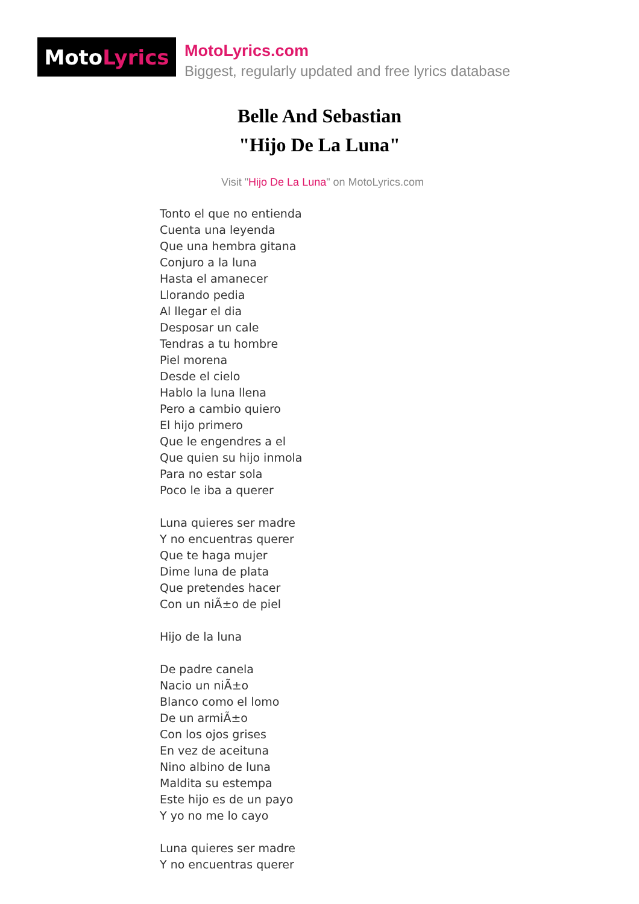Moto Lyrics
MotoLyrics.com
Biggest, regularly updated and free lyrics database
Belle And Sebastian
"Hijo De La Luna"
Visit "Hijo De La Luna" on MotoLyrics.com
Tonto el que no entienda Cuenta una leyenda Que una hembra gitana Conjuro a la luna Hasta el amanecer Llorando pedia Al llegar el dia Desposar un cale Tendras a tu hombre Piel morena Desde el cielo Hablo la luna llena Pero a cambio quiero El hijo primero Que le engendres a el Que quien su hijo inmola Para no estar sola Poco le iba a querer Luna quieres ser madre Y no encuentras querer Que te haga mujer Dime luna de plata Que pretendes hacer Con un niÃ±o de piel Hijo de la luna De padre canela Nacio un niÃ±o Blanco como el lomo De un armiÃ±o Con los ojos grises En vez de aceituna Nino albino de luna Maldita su estempa Este hijo es de un payo Y yo no me lo cayo Luna quieres ser madre Y no encuentras querer